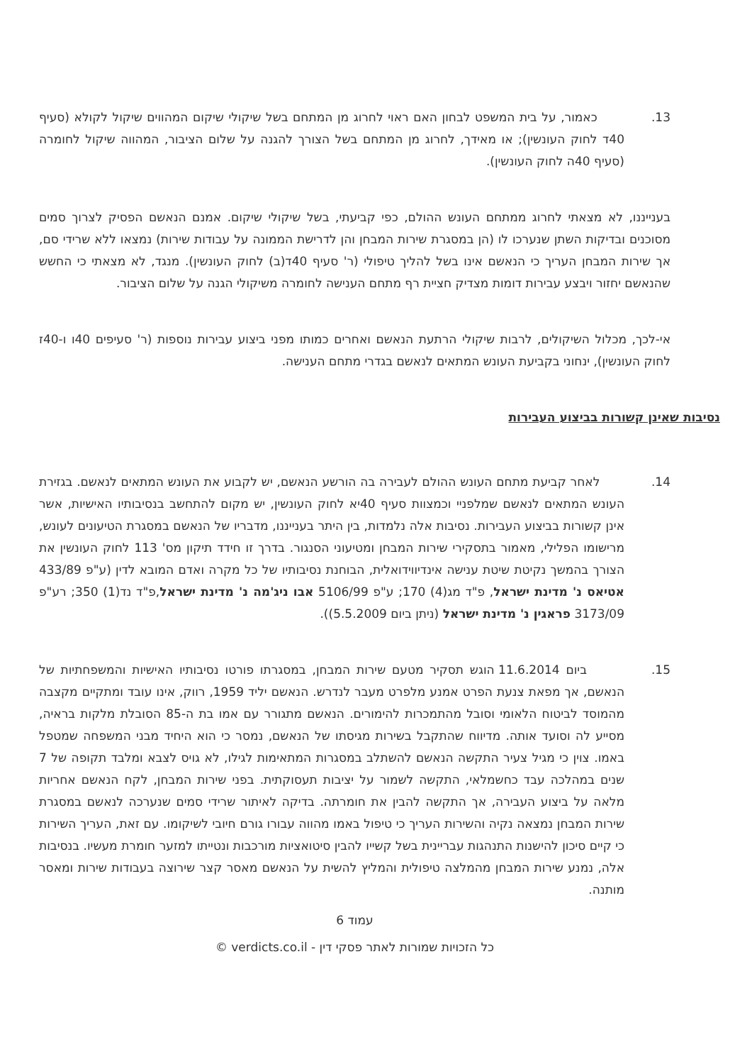13. כאמור, על בית המשפט לבחון האם ראוי לחרוג מן המתחם בשל שיקולי שיקום המהווים שיקול לקולא (סעיף 40ד לחוק העונשין); או מאידך, לחרוג מן המתחם בשל הצורך להגנה על שלום הציבור, המהווה שיקול לחומרה (סעיף 40ה לחוק העונשין).
בענייננו, לא מצאתי לחרוג ממתחם העונש ההולם, כפי קביעתי, בשל שיקולי שיקום. אמנם הנאשם הפסיק לצרוך סמים מסוכנים ובדיקות השתן שנערכו לו (הן במסגרת שירות המבחן והן לדרישת הממונה על עבודות שירות) נמצאו ללא שרידי סם, אך שירות המבחן העריך כי הנאשם אינו בשל להליך טיפולי (ר' סעיף 40ד(ב) לחוק העונשין). מנגד, לא מצאתי כי החשש שהנאשם יחזור ויבצע עבירות דומות מצדיק חציית רף מתחם הענישה לחומרה משיקולי הגנה על שלום הציבור.
אי-לכך, מכלול השיקולים, לרבות שיקולי הרתעת הנאשם ואחרים כמותו מפני ביצוע עבירות נוספות (ר' סעיפים 40ו ו-40ז לחוק העונשין), ינחוני בקביעת העונש המתאים לנאשם בגדרי מתחם הענישה.
נסיבות שאינן קשורות בביצוע העבירות
14. לאחר קביעת מתחם העונש ההולם לעבירה בה הורשע הנאשם, יש לקבוע את העונש המתאים לנאשם. בגזירת העונש המתאים לנאשם שמלפניי וכמצוות סעיף 40יא לחוק העונשין, יש מקום להתחשב בנסיבותיו האישיות, אשר אינן קשורות בביצוע העבירות. נסיבות אלה נלמדות, בין היתר בענייננו, מדבריו של הנאשם במסגרת הטיעונים לעונש, מרישומו הפלילי, מאמור בתסקירי שירות המבחן ומטיעוני הסנגור. בדרך זו חידד תיקון מס' 113 לחוק העונשין את הצורך בהמשך נקיטת שיטת ענישה אינדיווידואלית, הבוחנת נסיבותיו של כל מקרה ואדם המובא לדין (ע"פ 433/89 אטיאס נ' מדינת ישראל, פ"ד מג(4) 170; ע"פ 5106/99 אבו ניג'מה נ' מדינת ישראל,פ"ד נד(1) 350; רע"פ 3173/09 פראגין נ' מדינת ישראל (ניתן ביום 5.5.2009)).
15. ביום 11.6.2014 הוגש תסקיר מטעם שירות המבחן, במסגרתו פורטו נסיבותיו האישיות והמשפחתיות של הנאשם, אך מפאת צנעת הפרט אמנע מלפרט מעבר לנדרש. הנאשם יליד 1959, רווק, אינו עובד ומתקיים מקצבה מהמוסד לביטוח הלאומי וסובל מהתמכרות להימורים. הנאשם מתגורר עם אמו בת ה-85 הסובלת מלקות בראיה, מסייע לה וסועד אותה. מדיווח שהתקבל בשירות מגיסתו של הנאשם, נמסר כי הוא היחיד מבני המשפחה שמטפל באמו. צוין כי מגיל צעיר התקשה הנאשם להשתלב במסגרות המתאימות לגילו, לא גויס לצבא ומלבד תקופה של 7 שנים במהלכה עבד כחשמלאי, התקשה לשמור על יציבות תעסוקתית. בפני שירות המבחן, לקח הנאשם אחריות מלאה על ביצוע העבירה, אך התקשה להבין את חומרתה. בדיקה לאיתור שרידי סמים שנערכה לנאשם במסגרת שירות המבחן נמצאה נקיה והשירות העריך כי טיפול באמו מהווה עבורו גורם חיובי לשיקומו. עם זאת, העריך השירות כי קיים סיכון להישנות התנהגות עבריינית בשל קשייו להבין סיטואציות מורכבות ונטייתו למזער חומרת מעשיו. בנסיבות אלה, נמנע שירות המבחן מהמלצה טיפולית והמליץ להשית על הנאשם מאסר קצר שירוצה בעבודות שירות ומאסר מותנה.
עמוד 6
כל הזכויות שמורות לאתר פסקי דין - verdicts.co.il ©